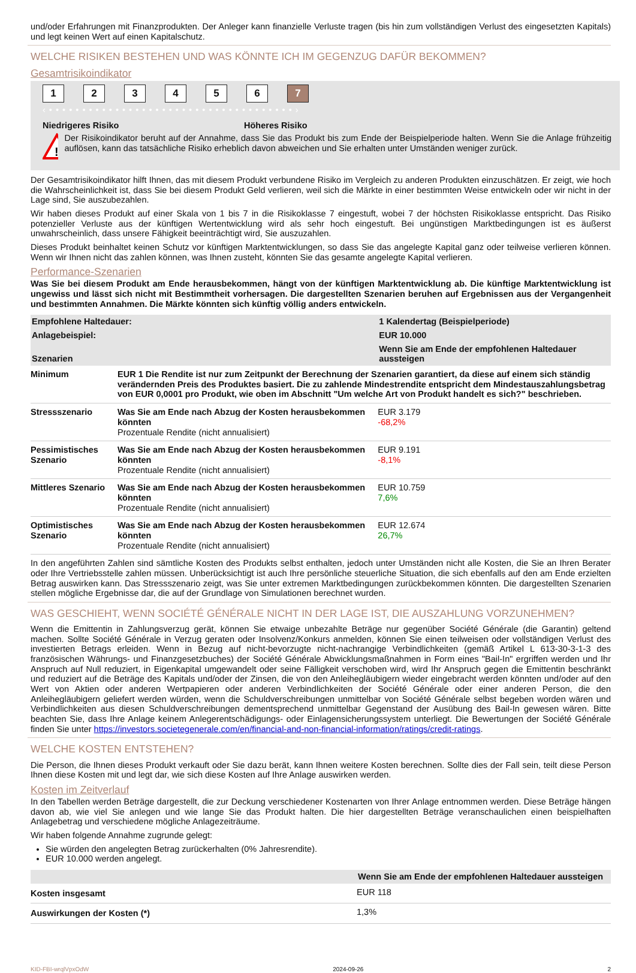und/oder Erfahrungen mit Finanzprodukten. Der Anleger kann finanzielle Verluste tragen (bis hin zum vollständigen Verlust des eingesetzten Kapitals) und legt keinen Wert auf einen Kapitalschutz.
WELCHE RISIKEN BESTEHEN UND WAS KÖNNTE ICH IM GEGENZUG DAFÜR BEKOMMEN?
Gesamtrisikoindikator
123456 7
‹ • • • • • • • • • • • • • • • • • • • • • • • • • • • • • • • • • • • • • ›
Niedrigeres Risiko Höheres Risiko
!
Der Risikoindikator beruht auf der Annahme, dass Sie das Produkt bis zum Ende der Beispielperiode halten. Wenn Sie die Anlage frühzeitig auflösen, kann das tatsächliche Risiko erheblich davon abweichen und Sie erhalten unter Umständen weniger zurück.
Der Gesamtrisikoindikator hilft Ihnen, das mit diesem Produkt verbundene Risiko im Vergleich zu anderen Produkten einzuschätzen. Er zeigt, wie hoch die Wahrscheinlichkeit ist, dass Sie bei diesem Produkt Geld verlieren, weil sich die Märkte in einer bestimmten Weise entwickeln oder wir nicht in der Lage sind, Sie auszubezahlen.
Wir haben dieses Produkt auf einer Skala von 1 bis 7 in die Risikoklasse 7 eingestuft, wobei 7 der höchsten Risikoklasse entspricht. Das Risiko potenzieller Verluste aus der künftigen Wertentwicklung wird als sehr hoch eingestuft. Bei ungünstigen Marktbedingungen ist es äußerst unwahrscheinlich, dass unsere Fähigkeit beeinträchtigt wird, Sie auszuzahlen.
Dieses Produkt beinhaltet keinen Schutz vor künftigen Marktentwicklungen, so dass Sie das angelegte Kapital ganz oder teilweise verlieren können. Wenn wir Ihnen nicht das zahlen können, was Ihnen zusteht, könnten Sie das gesamte angelegte Kapital verlieren.
Performance-Szenarien
Was Sie bei diesem Produkt am Ende herausbekommen, hängt von der künftigen Marktentwicklung ab. Die künftige Marktentwicklung ist ungewiss und lässt sich nicht mit Bestimmtheit vorhersagen. Die dargestellten Szenarien beruhen auf Ergebnissen aus der Vergangenheit und bestimmten Annahmen. Die Märkte könnten sich künftig völlig anders entwickeln.
| Empfohlene Haltedauer: | | 1 Kalendertag (Beispielperiode) |
| --- | --- | --- |
| Anlagebeispiel: | | EUR 10.000 |
| Szenarien | | Wenn Sie am Ende der empfohlenen Haltedauer aussteigen |
| Minimum | EUR 1 Die Rendite ist nur zum Zeitpunkt der Berechnung der Szenarien garantiert, da diese auf einem sich ständig verändernden Preis des Produktes basiert. Die zu zahlende Mindestrendite entspricht dem Mindestauszahlungsbetrag von EUR 0,0001 pro Produkt, wie oben im Abschnitt "Um welche Art von Produkt handelt es sich?" beschrieben. | |
| Stressszenario | Was Sie am Ende nach Abzug der Kosten herausbekommen könnten Prozentuale Rendite (nicht annualisiert) | EUR 3.179 -68,2% |
| Pessimistisches Szenario | Was Sie am Ende nach Abzug der Kosten herausbekommen könnten Prozentuale Rendite (nicht annualisiert) | EUR 9.191 -8,1% |
| Mittleres Szenario | Was Sie am Ende nach Abzug der Kosten herausbekommen könnten Prozentuale Rendite (nicht annualisiert) | EUR 10.759 7,6% |
| Optimistisches Szenario | Was Sie am Ende nach Abzug der Kosten herausbekommen könnten Prozentuale Rendite (nicht annualisiert) | EUR 12.674 26,7% |
In den angeführten Zahlen sind sämtliche Kosten des Produkts selbst enthalten, jedoch unter Umständen nicht alle Kosten, die Sie an Ihren Berater oder Ihre Vertriebsstelle zahlen müssen. Unberücksichtigt ist auch Ihre persönliche steuerliche Situation, die sich ebenfalls auf den am Ende erzielten Betrag auswirken kann. Das Stressszenario zeigt, was Sie unter extremen Marktbedingungen zurückbekommen könnten. Die dargestellten Szenarien stellen mögliche Ergebnisse dar, die auf der Grundlage von Simulationen berechnet wurden.
WAS GESCHIEHT, WENN SOCIÉTÉ GÉNÉRALE NICHT IN DER LAGE IST, DIE AUSZAHLUNG VORZUNEHMEN?
Wenn die Emittentin in Zahlungsverzug gerät, können Sie etwaige unbezahlte Beträge nur gegenüber Société Générale (die Garantin) geltend machen. Sollte Société Générale in Verzug geraten oder Insolvenz/Konkurs anmelden, können Sie einen teilweisen oder vollständigen Verlust des investierten Betrags erleiden. Wenn in Bezug auf nicht-bevorzugte nicht-nachrangige Verbindlichkeiten (gemäß Artikel L 613-30-3-1-3 des französischen Währungs- und Finanzgesetzbuches) der Société Générale Abwicklungsmaßnahmen in Form eines "Bail-In" ergriffen werden und Ihr Anspruch auf Null reduziert, in Eigenkapital umgewandelt oder seine Fälligkeit verschoben wird, wird Ihr Anspruch gegen die Emittentin beschränkt und reduziert auf die Beträge des Kapitals und/oder der Zinsen, die von den Anleihegläubigern wieder eingebracht werden könnten und/oder auf den Wert von Aktien oder anderen Wertpapieren oder anderen Verbindlichkeiten der Société Générale oder einer anderen Person, die den Anleihegläubigern geliefert werden würden, wenn die Schuldverschreibungen unmittelbar von Société Générale selbst begeben worden wären und Verbindlichkeiten aus diesen Schuldverschreibungen dementsprechend unmittelbar Gegenstand der Ausübung des Bail-In gewesen wären. Bitte beachten Sie, dass Ihre Anlage keinem Anlegerentschädigungs- oder Einlagensicherungssystem unterliegt. Die Bewertungen der Société Générale finden Sie unter https://investors.societegenerale.com/en/financial-and-non-financial-information/ratings/credit-ratings.
WELCHE KOSTEN ENTSTEHEN?
Die Person, die Ihnen dieses Produkt verkauft oder Sie dazu berät, kann Ihnen weitere Kosten berechnen. Sollte dies der Fall sein, teilt diese Person Ihnen diese Kosten mit und legt dar, wie sich diese Kosten auf Ihre Anlage auswirken werden.
Kosten im Zeitverlauf
In den Tabellen werden Beträge dargestellt, die zur Deckung verschiedener Kostenarten von Ihrer Anlage entnommen werden. Diese Beträge hängen davon ab, wie viel Sie anlegen und wie lange Sie das Produkt halten. Die hier dargestellten Beträge veranschaulichen einen beispielhaften Anlagebetrag und verschiedene mögliche Anlagezeiträume.
Wir haben folgende Annahme zugrunde gelegt:
Sie würden den angelegten Betrag zurückerhalten (0% Jahresrendite).
EUR 10.000 werden angelegt.
| | Wenn Sie am Ende der empfohlenen Haltedauer aussteigen |
| --- | --- |
| Kosten insgesamt | EUR 118 |
| Auswirkungen der Kosten (*) | 1,3% |
KID-FBI-wrqlVpxOdW 2024-09-26 2